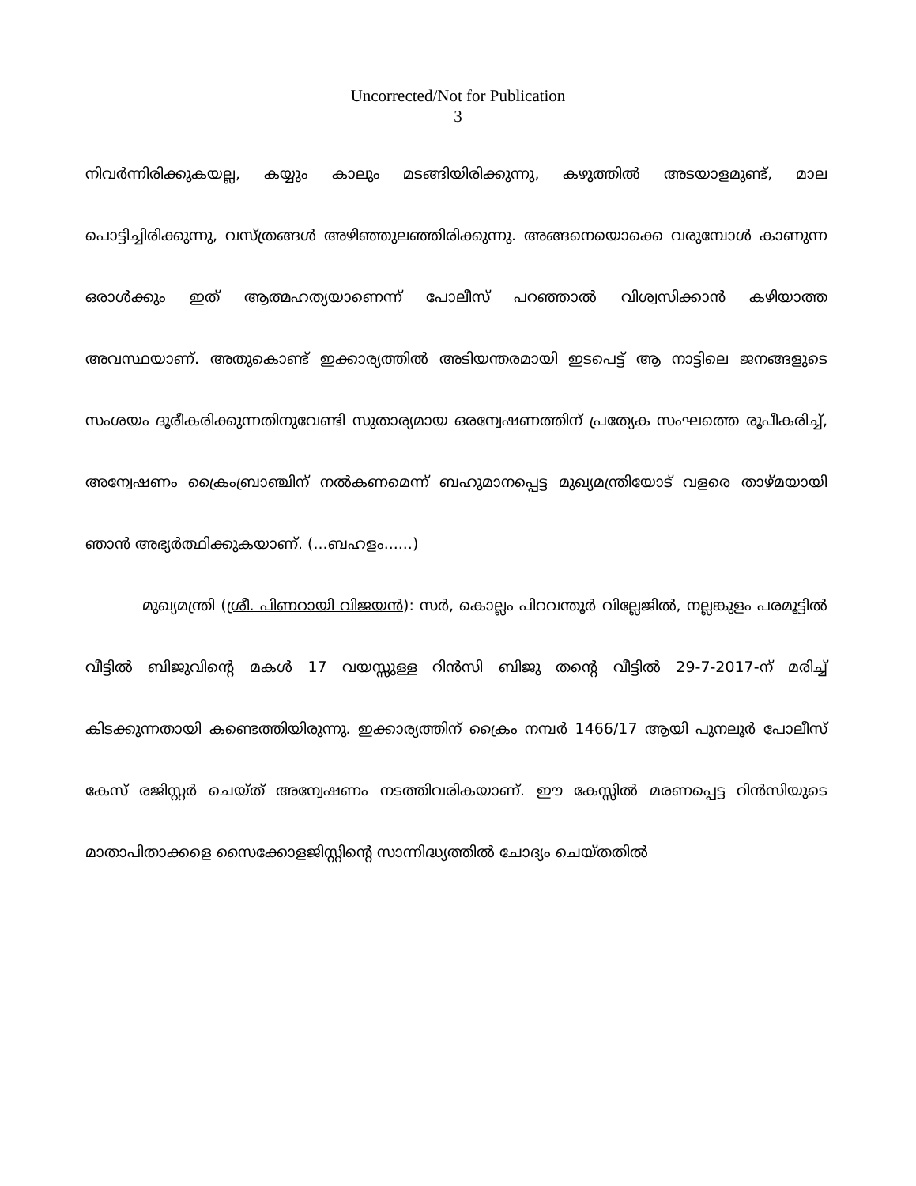Uncorrected/Not for Publication
3
നിവർന്നിരിക്കുകയല്ല, കയ്യും കാലും മടങ്ങിയിരിക്കുന്നു, കഴുത്തിൽ അടയാളമുണ്ട്, മാല പൊട്ടിച്ചിരിക്കുന്നു, വസ്ത്രങ്ങൾ അഴിഞ്ഞുലഞ്ഞിരിക്കുന്നു. അങ്ങനെയൊക്കെ വരുമ്പോൾ കാണുന്ന ഒരാൾക്കും ഇത് ആത്മഹത്യയാണെന്ന് പോലീസ് പറഞ്ഞാൽ വിശ്വസിക്കാൻ കഴിയാത്ത അവസ്ഥയാണ്. അതുകൊണ്ട് ഇക്കാര്യത്തിൽ അടിയന്തരമായി ഇടപെട്ട് ആ നാട്ടിലെ ജനങ്ങളുടെ സംശയം ദൂരീകരിക്കുന്നതിനുവേണ്ടി സുതാര്യമായ ഒരന്വേഷണത്തിന് പ്രത്യേക സംഘത്തെ രൂപീകരിച്ച്, അന്വേഷണം ക്രൈംബ്രാഞ്ചിന് നൽകണമെന്ന് ബഹുമാനപ്പെട്ട മുഖ്യമന്ത്രിയോട് വളരെ താഴ്മയായി ഞാൻ അഭ്യർത്ഥിക്കുകയാണ്. (...ബഹളം......)
മുഖ്യമന്ത്രി (ശ്രീ. പിണറായി വിജയൻ): സർ, കൊല്ലം പിറവന്തൂർ വില്ലേജിൽ, നല്ലങ്കുളം പരമൂട്ടിൽ വീട്ടിൽ ബിജുവിന്റെ മകൾ 17 വയസ്സുള്ള റിൻസി ബിജു തന്റെ വീട്ടിൽ 29-7-2017-ന് മരിച്ച് കിടക്കുന്നതായി കണ്ടെത്തിയിരുന്നു. ഇക്കാര്യത്തിന് ക്രൈം നമ്പർ 1466/17 ആയി പുനലൂർ പോലീസ് കേസ് രജിസ്റ്റർ ചെയ്ത് അന്വേഷണം നടത്തിവരികയാണ്. ഈ കേസ്സിൽ മരണപ്പെട്ട റിൻസിയുടെ മാതാപിതാക്കളെ സൈക്കോളജിസ്റ്റിന്റെ സാന്നിദ്ധ്യത്തിൽ ചോദ്യം ചെയ്തതിൽ